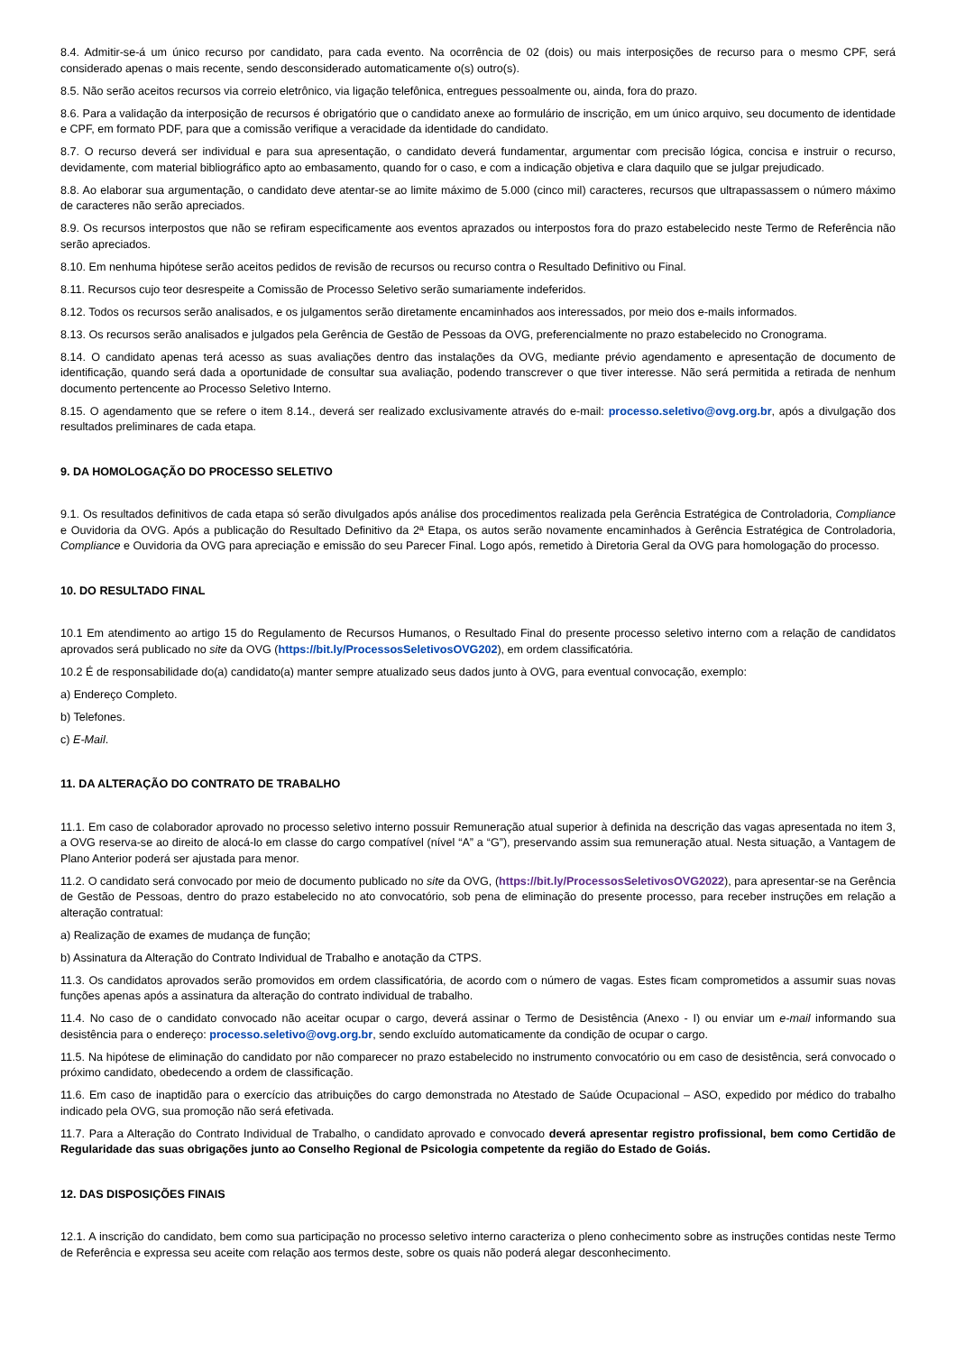8.4. Admitir-se-á um único recurso por candidato, para cada evento. Na ocorrência de 02 (dois) ou mais interposições de recurso para o mesmo CPF, será considerado apenas o mais recente, sendo desconsiderado automaticamente o(s) outro(s).
8.5. Não serão aceitos recursos via correio eletrônico, via ligação telefônica, entregues pessoalmente ou, ainda, fora do prazo.
8.6. Para a validação da interposição de recursos é obrigatório que o candidato anexe ao formulário de inscrição, em um único arquivo, seu documento de identidade e CPF, em formato PDF, para que a comissão verifique a veracidade da identidade do candidato.
8.7. O recurso deverá ser individual e para sua apresentação, o candidato deverá fundamentar, argumentar com precisão lógica, concisa e instruir o recurso, devidamente, com material bibliográfico apto ao embasamento, quando for o caso, e com a indicação objetiva e clara daquilo que se julgar prejudicado.
8.8. Ao elaborar sua argumentação, o candidato deve atentar-se ao limite máximo de 5.000 (cinco mil) caracteres, recursos que ultrapassassem o número máximo de caracteres não serão apreciados.
8.9. Os recursos interpostos que não se refiram especificamente aos eventos aprazados ou interpostos fora do prazo estabelecido neste Termo de Referência não serão apreciados.
8.10. Em nenhuma hipótese serão aceitos pedidos de revisão de recursos ou recurso contra o Resultado Definitivo ou Final.
8.11. Recursos cujo teor desrespeite a Comissão de Processo Seletivo serão sumariamente indeferidos.
8.12. Todos os recursos serão analisados, e os julgamentos serão diretamente encaminhados aos interessados, por meio dos e-mails informados.
8.13. Os recursos serão analisados e julgados pela Gerência de Gestão de Pessoas da OVG, preferencialmente no prazo estabelecido no Cronograma.
8.14. O candidato apenas terá acesso as suas avaliações dentro das instalações da OVG, mediante prévio agendamento e apresentação de documento de identificação, quando será dada a oportunidade de consultar sua avaliação, podendo transcrever o que tiver interesse. Não será permitida a retirada de nenhum documento pertencente ao Processo Seletivo Interno.
8.15. O agendamento que se refere o item 8.14., deverá ser realizado exclusivamente através do e-mail: processo.seletivo@ovg.org.br, após a divulgação dos resultados preliminares de cada etapa.
9. DA HOMOLOGAÇÃO DO PROCESSO SELETIVO
9.1. Os resultados definitivos de cada etapa só serão divulgados após análise dos procedimentos realizada pela Gerência Estratégica de Controladoria, Compliance e Ouvidoria da OVG. Após a publicação do Resultado Definitivo da 2ª Etapa, os autos serão novamente encaminhados à Gerência Estratégica de Controladoria, Compliance e Ouvidoria da OVG para apreciação e emissão do seu Parecer Final. Logo após, remetido à Diretoria Geral da OVG para homologação do processo.
10. DO RESULTADO FINAL
10.1 Em atendimento ao artigo 15 do Regulamento de Recursos Humanos, o Resultado Final do presente processo seletivo interno com a relação de candidatos aprovados será publicado no site da OVG (https://bit.ly/ProcessosSeletivosOVG202), em ordem classificatória.
10.2 É de responsabilidade do(a) candidato(a) manter sempre atualizado seus dados junto à OVG, para eventual convocação, exemplo:
a) Endereço Completo.
b) Telefones.
c) E-Mail.
11. DA ALTERAÇÃO DO CONTRATO DE TRABALHO
11.1. Em caso de colaborador aprovado no processo seletivo interno possuir Remuneração atual superior à definida na descrição das vagas apresentada no item 3, a OVG reserva-se ao direito de alocá-lo em classe do cargo compatível (nível “A” a “G”), preservando assim sua remuneração atual. Nesta situação, a Vantagem de Plano Anterior poderá ser ajustada para menor.
11.2. O candidato será convocado por meio de documento publicado no site da OVG, (https://bit.ly/ProcessosSeletivosOVG2022), para apresentar-se na Gerência de Gestão de Pessoas, dentro do prazo estabelecido no ato convocatório, sob pena de eliminação do presente processo, para receber instruções em relação a alteração contratual:
a) Realização de exames de mudança de função;
b) Assinatura da Alteração do Contrato Individual de Trabalho e anotação da CTPS.
11.3. Os candidatos aprovados serão promovidos em ordem classificatória, de acordo com o número de vagas. Estes ficam comprometidos a assumir suas novas funções apenas após a assinatura da alteração do contrato individual de trabalho.
11.4. No caso de o candidato convocado não aceitar ocupar o cargo, deverá assinar o Termo de Desistência (Anexo - I) ou enviar um e-mail informando sua desistência para o endereço: processo.seletivo@ovg.org.br, sendo excluído automaticamente da condição de ocupar o cargo.
11.5. Na hipótese de eliminação do candidato por não comparecer no prazo estabelecido no instrumento convocatório ou em caso de desistência, será convocado o próximo candidato, obedecendo a ordem de classificação.
11.6. Em caso de inaptidão para o exercício das atribuições do cargo demonstrada no Atestado de Saúde Ocupacional – ASO, expedido por médico do trabalho indicado pela OVG, sua promoção não será efetivada.
11.7. Para a Alteração do Contrato Individual de Trabalho, o candidato aprovado e convocado deverá apresentar registro profissional, bem como Certidão de Regularidade das suas obrigações junto ao Conselho Regional de Psicologia competente da região do Estado de Goiás.
12. DAS DISPOSIÇÕES FINAIS
12.1. A inscrição do candidato, bem como sua participação no processo seletivo interno caracteriza o pleno conhecimento sobre as instruções contidas neste Termo de Referência e expressa seu aceite com relação aos termos deste, sobre os quais não poderá alegar desconhecimento.